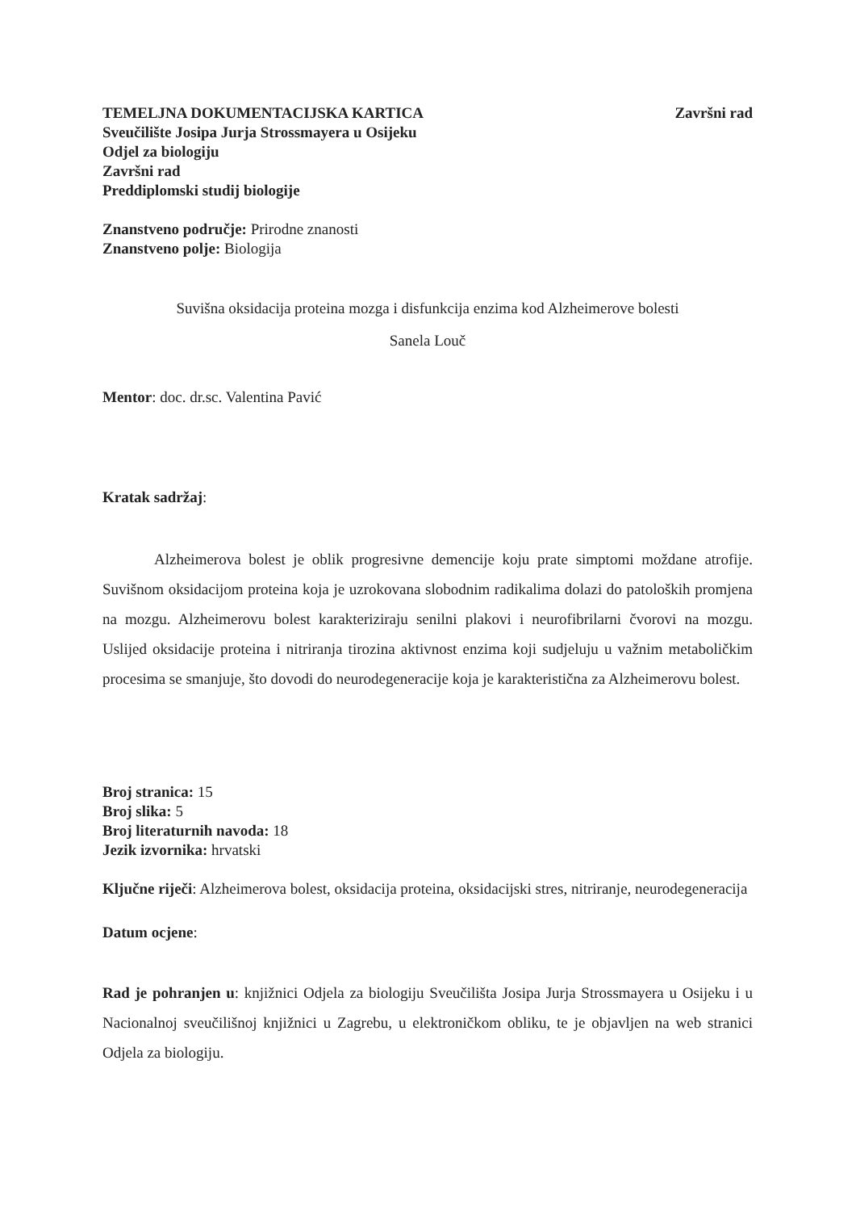TEMELJNA DOKUMENTACIJSKA KARTICA Završni rad
Sveučilište Josipa Jurja Strossmayera u Osijeku
Odjel za biologiju
Završni rad
Preddiplomski studij biologije
Znanstveno područje: Prirodne znanosti
Znanstveno polje: Biologija
Suvišna oksidacija proteina mozga i disfunkcija enzima kod Alzheimerove bolesti
Sanela Louč
Mentor: doc. dr.sc. Valentina Pavić
Kratak sadržaj:
Alzheimerova bolest je oblik progresivne demencije koju prate simptomi moždane atrofije. Suvišnom oksidacijom proteina koja je uzrokovana slobodnim radikalima dolazi do patoloških promjena na mozgu. Alzheimerovu bolest karakteriziraju senilni plakovi i neurofibrilarni čvorovi na mozgu. Uslijed oksidacije proteina i nitriranja tirozina aktivnost enzima koji sudjeluju u važnim metaboličkim procesima se smanjuje, što dovodi do neurodegeneracije koja je karakteristična za Alzheimerovu bolest.
Broj stranica: 15
Broj slika: 5
Broj literaturnih navoda: 18
Jezik izvornika: hrvatski
Ključne riječi: Alzheimerova bolest, oksidacija proteina, oksidacijski stres, nitriranje, neurodegeneracija
Datum ocjene:
Rad je pohranjen u: knjižnici Odjela za biologiju Sveučilišta Josipa Jurja Strossmayera u Osijeku i u Nacionalnoj sveučilišnoj knjižnici u Zagrebu, u elektroničkom obliku, te je objavljen na web stranici Odjela za biologiju.